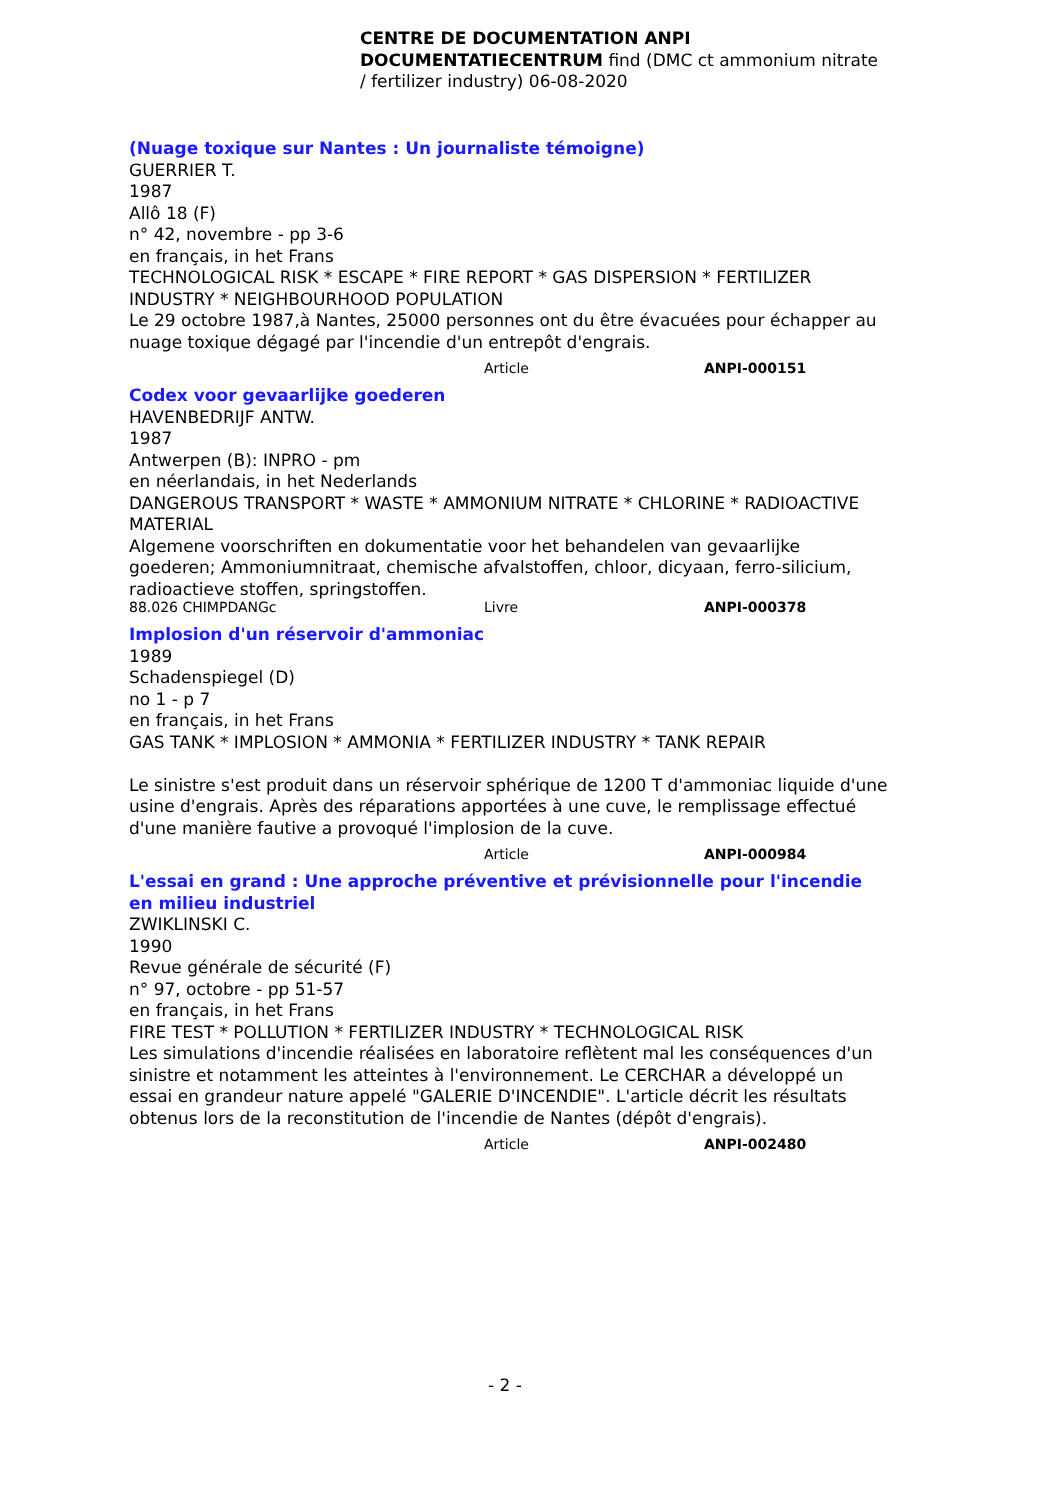CENTRE DE DOCUMENTATION ANPI DOCUMENTATIECENTRUM find (DMC ct ammonium nitrate / fertilizer industry) 06-08-2020
(Nuage toxique sur Nantes : Un journaliste témoigne)
GUERRIER T.
1987
Allô 18 (F)
n° 42, novembre - pp 3-6
en français, in het Frans
TECHNOLOGICAL RISK * ESCAPE * FIRE REPORT * GAS DISPERSION * FERTILIZER INDUSTRY * NEIGHBOURHOOD POPULATION
Le 29 octobre 1987,à Nantes, 25000 personnes ont du être évacuées pour échapper au nuage toxique dégagé par l'incendie d'un entrepôt d'engrais.
Article ANPI-000151
Codex voor gevaarlijke goederen
HAVENBEDRIJF ANTW.
1987
Antwerpen (B): INPRO - pm
en néerlandais, in het Nederlands
DANGEROUS TRANSPORT * WASTE * AMMONIUM NITRATE * CHLORINE * RADIOACTIVE MATERIAL
Algemene voorschriften en dokumentatie voor het behandelen van gevaarlijke goederen; Ammoniumnitraat, chemische afvalstoffen, chloor, dicyaan, ferro-silicium, radioactieve stoffen, springstoffen.
88.026 CHIMPDANGc Livre ANPI-000378
Implosion d'un réservoir d'ammoniac
1989
Schadenspiegel (D)
no 1 - p 7
en français, in het Frans
GAS TANK * IMPLOSION * AMMONIA * FERTILIZER INDUSTRY * TANK REPAIR
Le sinistre s'est produit dans un réservoir sphérique de 1200 T d'ammoniac liquide d'une usine d'engrais. Après des réparations apportées à une cuve, le remplissage effectué d'une manière fautive a provoqué l'implosion de la cuve.
Article ANPI-000984
L'essai en grand : Une approche préventive et prévisionnelle pour l'incendie en milieu industriel
ZWIKLINSKI C.
1990
Revue générale de sécurité (F)
n° 97, octobre - pp 51-57
en français, in het Frans
FIRE TEST * POLLUTION * FERTILIZER INDUSTRY * TECHNOLOGICAL RISK
Les simulations d'incendie réalisées en laboratoire reflètent mal les conséquences d'un sinistre et notamment les atteintes à l'environnement. Le CERCHAR a développé un essai en grandeur nature appelé "GALERIE D'INCENDIE". L'article décrit les résultats obtenus lors de la reconstitution de l'incendie de Nantes (dépôt d'engrais).
Article ANPI-002480
- 2 -